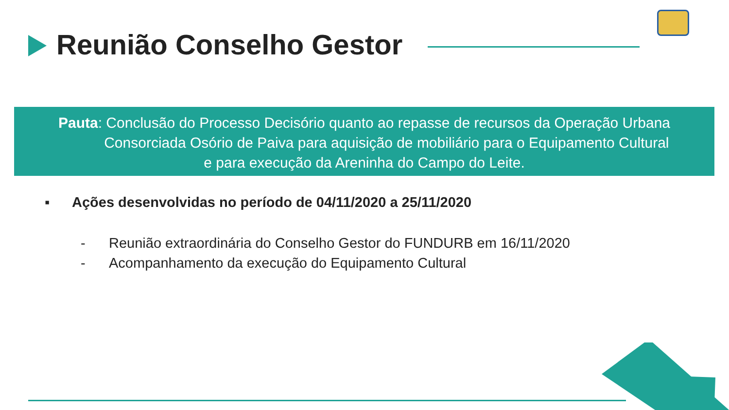Reunião Conselho Gestor
Pauta: Conclusão do Processo Decisório quanto ao repasse de recursos da Operação Urbana
Consorciada Osório de Paiva para aquisição de mobiliário para o Equipamento Cultural
e para execução da Areninha do Campo do Leite.
▪ Ações desenvolvidas no período de 04/11/2020 a 25/11/2020
- Reunião extraordinária do Conselho Gestor do FUNDURB em 16/11/2020
- Acompanhamento da execução do Equipamento Cultural